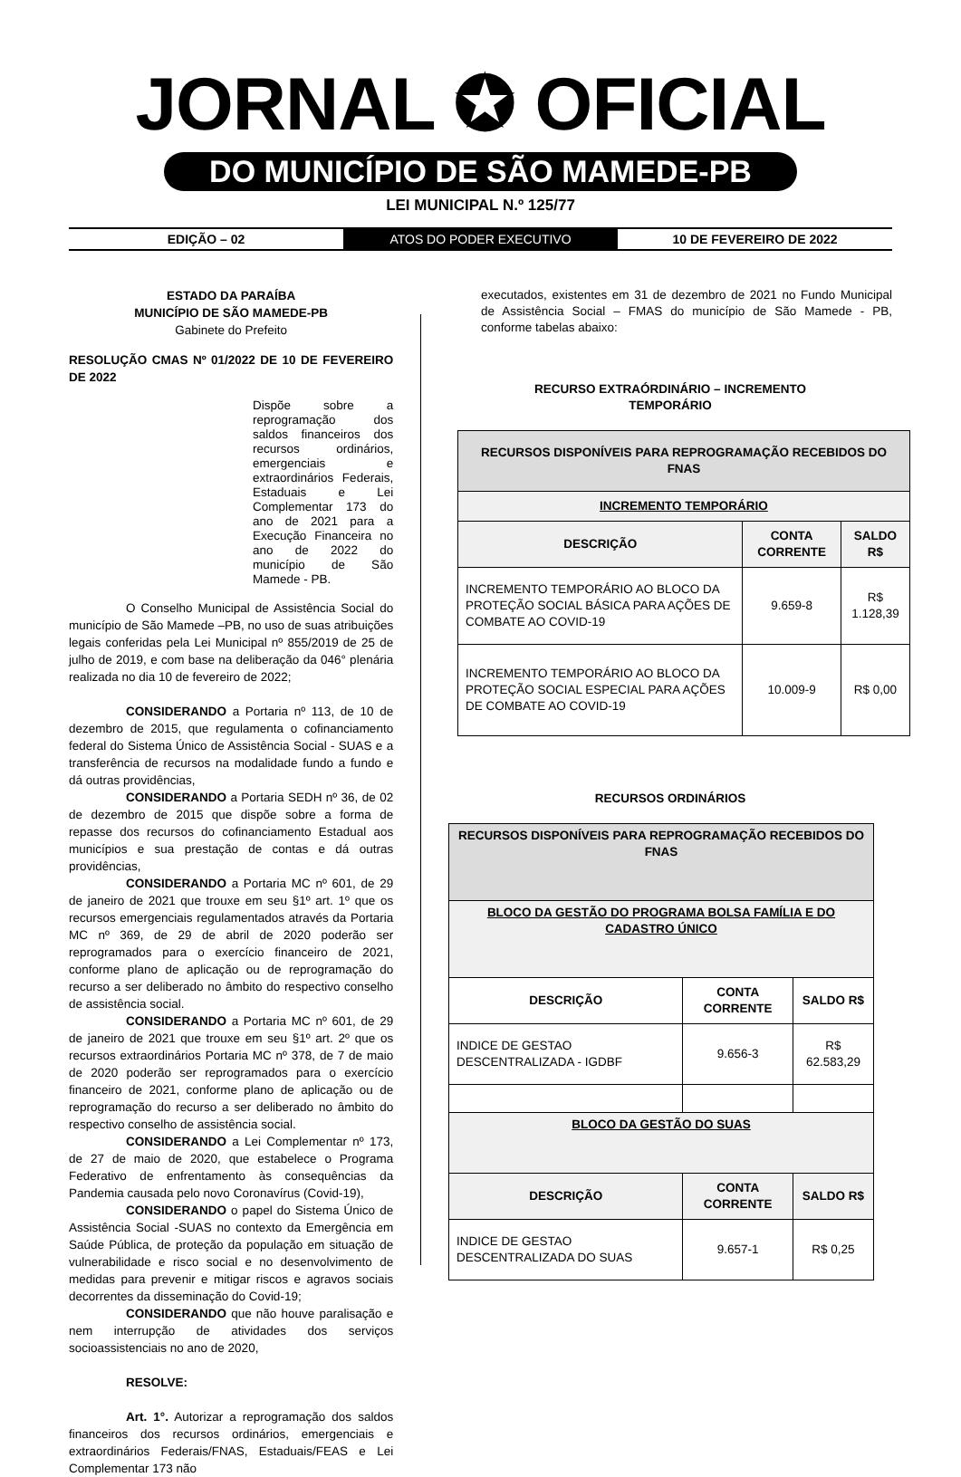JORNAL ✪ OFICIAL
DO MUNICÍPIO DE SÃO MAMEDE-PB
LEI MUNICIPAL N.º 125/77
EDIÇÃO – 02
ATOS DO PODER EXECUTIVO
10 DE FEVEREIRO DE 2022
ESTADO DA PARAÍBA
MUNICÍPIO DE SÃO MAMEDE-PB
Gabinete do Prefeito
RESOLUÇÃO CMAS Nº 01/2022 DE 10 DE FEVEREIRO DE 2022
Dispõe sobre a reprogramação dos saldos financeiros dos recursos ordinários, emergenciais e extraordinários Federais, Estaduais e Lei Complementar 173 do ano de 2021 para a Execução Financeira no ano de 2022 do município de São Mamede - PB.
O Conselho Municipal de Assistência Social do município de São Mamede –PB, no uso de suas atribuições legais conferidas pela Lei Municipal nº 855/2019 de 25 de julho de 2019, e com base na deliberação da 046° plenária realizada no dia 10 de fevereiro de 2022;
CONSIDERANDO a Portaria nº 113, de 10 de dezembro de 2015, que regulamenta o cofinanciamento federal do Sistema Único de Assistência Social - SUAS e a transferência de recursos na modalidade fundo a fundo e dá outras providências,
CONSIDERANDO a Portaria SEDH nº 36, de 02 de dezembro de 2015 que dispõe sobre a forma de repasse dos recursos do cofinanciamento Estadual aos municípios e sua prestação de contas e dá outras providências,
CONSIDERANDO a Portaria MC nº 601, de 29 de janeiro de 2021 que trouxe em seu §1º art. 1º que os recursos emergenciais regulamentados através da Portaria MC nº 369, de 29 de abril de 2020 poderão ser reprogramados para o exercício financeiro de 2021, conforme plano de aplicação ou de reprogramação do recurso a ser deliberado no âmbito do respectivo conselho de assistência social.
CONSIDERANDO a Portaria MC nº 601, de 29 de janeiro de 2021 que trouxe em seu §1º art. 2º que os recursos extraordinários Portaria MC nº 378, de 7 de maio de 2020 poderão ser reprogramados para o exercício financeiro de 2021, conforme plano de aplicação ou de reprogramação do recurso a ser deliberado no âmbito do respectivo conselho de assistência social.
CONSIDERANDO a Lei Complementar nº 173, de 27 de maio de 2020, que estabelece o Programa Federativo de enfrentamento às consequências da Pandemia causada pelo novo Coronavírus (Covid-19),
CONSIDERANDO o papel do Sistema Único de Assistência Social -SUAS no contexto da Emergência em Saúde Pública, de proteção da população em situação de vulnerabilidade e risco social e no desenvolvimento de medidas para prevenir e mitigar riscos e agravos sociais decorrentes da disseminação do Covid-19;
CONSIDERANDO que não houve paralisação e nem interrupção de atividades dos serviços socioassistenciais no ano de 2020,
RESOLVE:
Art. 1°. Autorizar a reprogramação dos saldos financeiros dos recursos ordinários, emergenciais e extraordinários Federais/FNAS, Estaduais/FEAS e Lei Complementar 173 não
executados, existentes em 31 de dezembro de 2021 no Fundo Municipal de Assistência Social – FMAS do município de São Mamede - PB, conforme tabelas abaixo:
RECURSO EXTRAÓRDINÁRIO – INCREMENTO
TEMPORÁRIO
| RECURSOS DISPONÍVEIS PARA REPROGRAMAÇÃO RECEBIDOS DO FNAS | | |
| --- | --- | --- |
| INCREMENTO TEMPORÁRIO | | |
| DESCRIÇÃO | CONTA CORRENTE | SALDO R$ |
| INCREMENTO TEMPORÁRIO AO BLOCO DA PROTEÇÃO SOCIAL BÁSICA PARA AÇÕES DE COMBATE AO COVID-19 | 9.659-8 | R$ 1.128,39 |
| INCREMENTO TEMPORÁRIO AO BLOCO DA PROTEÇÃO SOCIAL ESPECIAL PARA AÇÕES DE COMBATE AO COVID-19 | 10.009-9 | R$ 0,00 |
RECURSOS ORDINÁRIOS
| RECURSOS DISPONÍVEIS PARA REPROGRAMAÇÃO RECEBIDOS DO FNAS | | |
| --- | --- | --- |
| BLOCO DA GESTÃO DO PROGRAMA BOLSA FAMÍLIA E DO CADASTRO ÚNICO | | |
| DESCRIÇÃO | CONTA CORRENTE | SALDO R$ |
| INDICE DE GESTAO DESCENTRALIZADA - IGDBF | 9.656-3 | R$ 62.583,29 |
| BLOCO DA GESTÃO DO SUAS | | |
| DESCRIÇÃO | CONTA CORRENTE | SALDO R$ |
| INDICE DE GESTAO DESCENTRALIZADA DO SUAS | 9.657-1 | R$ 0,25 |